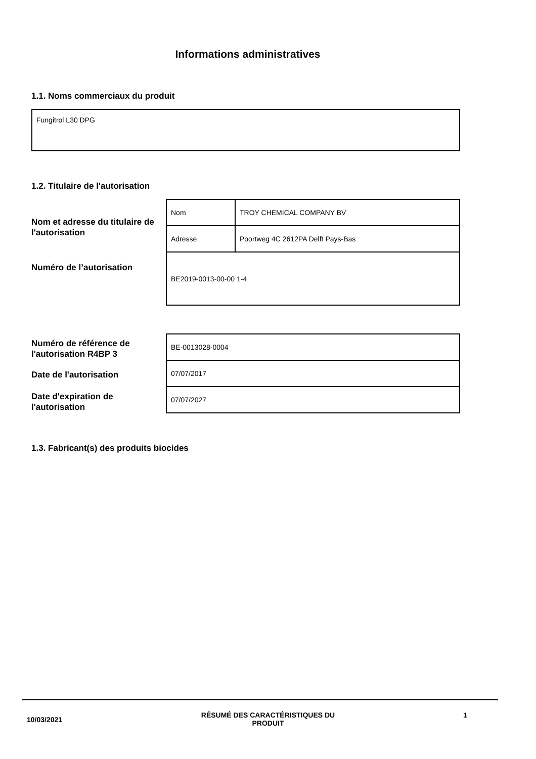Informations administratives
1.1. Noms commerciaux du produit
| Fungitrol L30 DPG |
1.2. Titulaire de l'autorisation
Nom et adresse du titulaire de l'autorisation
Numéro de l’autorisation
| Nom | TROY CHEMICAL COMPANY BV |
| Adresse | Poortweg 4C 2612PA Delft Pays-Bas |
| BE2019-0013-00-00 1-4 | |
Numéro de référence de l'autorisation R4BP 3
Date de l'autorisation
Date d'expiration de l'autorisation
| BE-0013028-0004 |
| 07/07/2017 |
| 07/07/2027 |
1.3. Fabricant(s) des produits biocides
10/03/2021
RÉSUMÉ DES CARACTÉRISTIQUES DU PRODUIT
1